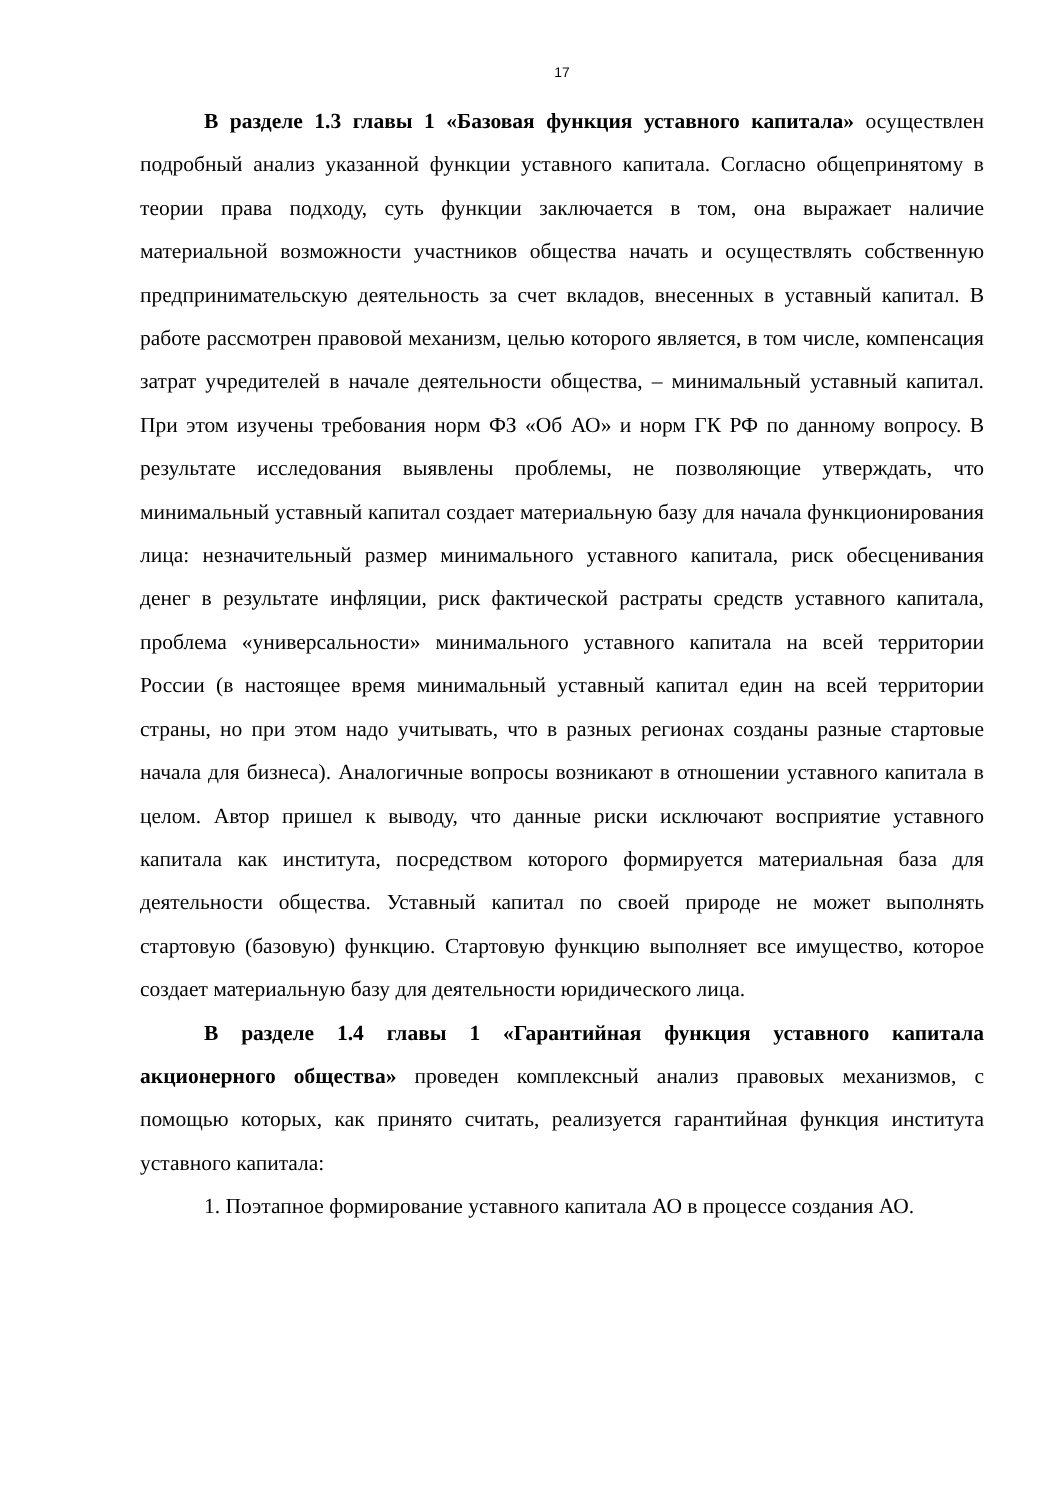17
В разделе 1.3 главы 1 «Базовая функция уставного капитала» осуществлен подробный анализ указанной функции уставного капитала. Согласно общепринятому в теории права подходу, суть функции заключается в том, она выражает наличие материальной возможности участников общества начать и осуществлять собственную предпринимательскую деятельность за счет вкладов, внесенных в уставный капитал. В работе рассмотрен правовой механизм, целью которого является, в том числе, компенсация затрат учредителей в начале деятельности общества, – минимальный уставный капитал. При этом изучены требования норм ФЗ «Об АО» и норм ГК РФ по данному вопросу. В результате исследования выявлены проблемы, не позволяющие утверждать, что минимальный уставный капитал создает материальную базу для начала функционирования лица: незначительный размер минимального уставного капитала, риск обесценивания денег в результате инфляции, риск фактической растраты средств уставного капитала, проблема «универсальности» минимального уставного капитала на всей территории России (в настоящее время минимальный уставный капитал един на всей территории страны, но при этом надо учитывать, что в разных регионах созданы разные стартовые начала для бизнеса). Аналогичные вопросы возникают в отношении уставного капитала в целом. Автор пришел к выводу, что данные риски исключают восприятие уставного капитала как института, посредством которого формируется материальная база для деятельности общества. Уставный капитал по своей природе не может выполнять стартовую (базовую) функцию. Стартовую функцию выполняет все имущество, которое создает материальную базу для деятельности юридического лица.
В разделе 1.4 главы 1 «Гарантийная функция уставного капитала акционерного общества» проведен комплексный анализ правовых механизмов, с помощью которых, как принято считать, реализуется гарантийная функция института уставного капитала:
1. Поэтапное формирование уставного капитала АО в процессе создания АО.